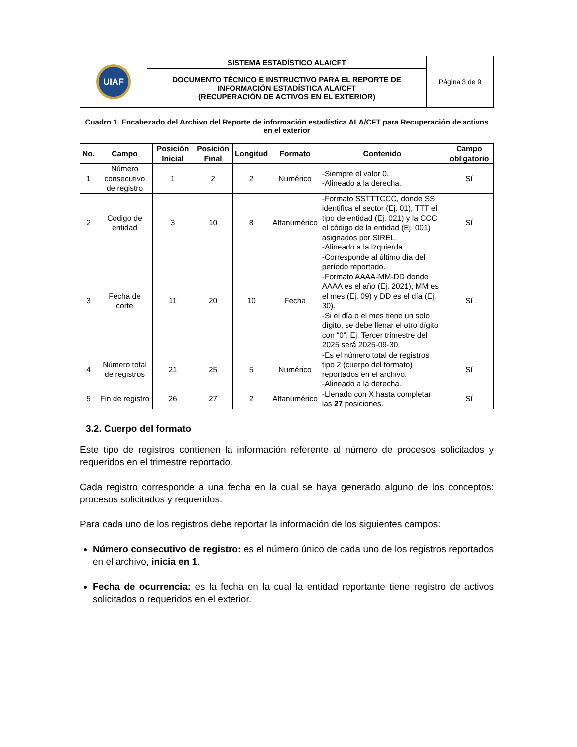| UIAF | SISTEMA ESTADÍSTICO ALA/CFT | Página 3 de 9 |
| | DOCUMENTO TÉCNICO E INSTRUCTIVO PARA EL REPORTE DE INFORMACIÓN ESTADÍSTICA ALA/CFT (RECUPERACIÓN DE ACTIVOS EN EL EXTERIOR) | |
Cuadro 1. Encabezado del Archivo del Reporte de información estadística ALA/CFT para Recuperación de activos en el exterior
| No. | Campo | Posición Inicial | Posición Final | Longitud | Formato | Contenido | Campo obligatorio |
| --- | --- | --- | --- | --- | --- | --- | --- |
| 1 | Número consecutivo de registro | 1 | 2 | 2 | Numérico | -Siempre el valor 0. -Alineado a la derecha. | Sí |
| 2 | Código de entidad | 3 | 10 | 8 | Alfanumérico | -Formato SSTTTCCC, donde SS identifica el sector (Ej. 01), TTT el tipo de entidad (Ej. 021) y la CCC el código de la entidad (Ej. 001) asignados por SIREL. -Alineado a la izquierda. | Sí |
| 3 | Fecha de corte | 11 | 20 | 10 | Fecha | -Corresponde al último día del período reportado. -Formato AAAA-MM-DD donde AAAA es el año (Ej. 2021), MM es el mes (Ej. 09) y DD es el día (Ej. 30). -Si el día o el mes tiene un solo dígito, se debe llenar el otro dígito con “0”. Ej. Tercer trimestre del 2025 será 2025-09-30. | Sí |
| 4 | Número total de registros | 21 | 25 | 5 | Numérico | -Es el número total de registros tipo 2 (cuerpo del formato) reportados en el archivo. -Alineado a la derecha. | Sí |
| 5 | Fin de registro | 26 | 27 | 2 | Alfanumérico | -Llenado con X hasta completar las 27 posiciones. | Sí |
3.2. Cuerpo del formato
Este tipo de registros contienen la información referente al número de procesos solicitados y requeridos en el trimestre reportado.
Cada registro corresponde a una fecha en la cual se haya generado alguno de los conceptos: procesos solicitados y requeridos.
Para cada uno de los registros debe reportar la información de los siguientes campos:
Número consecutivo de registro: es el número único de cada uno de los registros reportados en el archivo, inicia en 1.
Fecha de ocurrencia: es la fecha en la cual la entidad reportante tiene registro de activos solicitados o requeridos en el exterior.